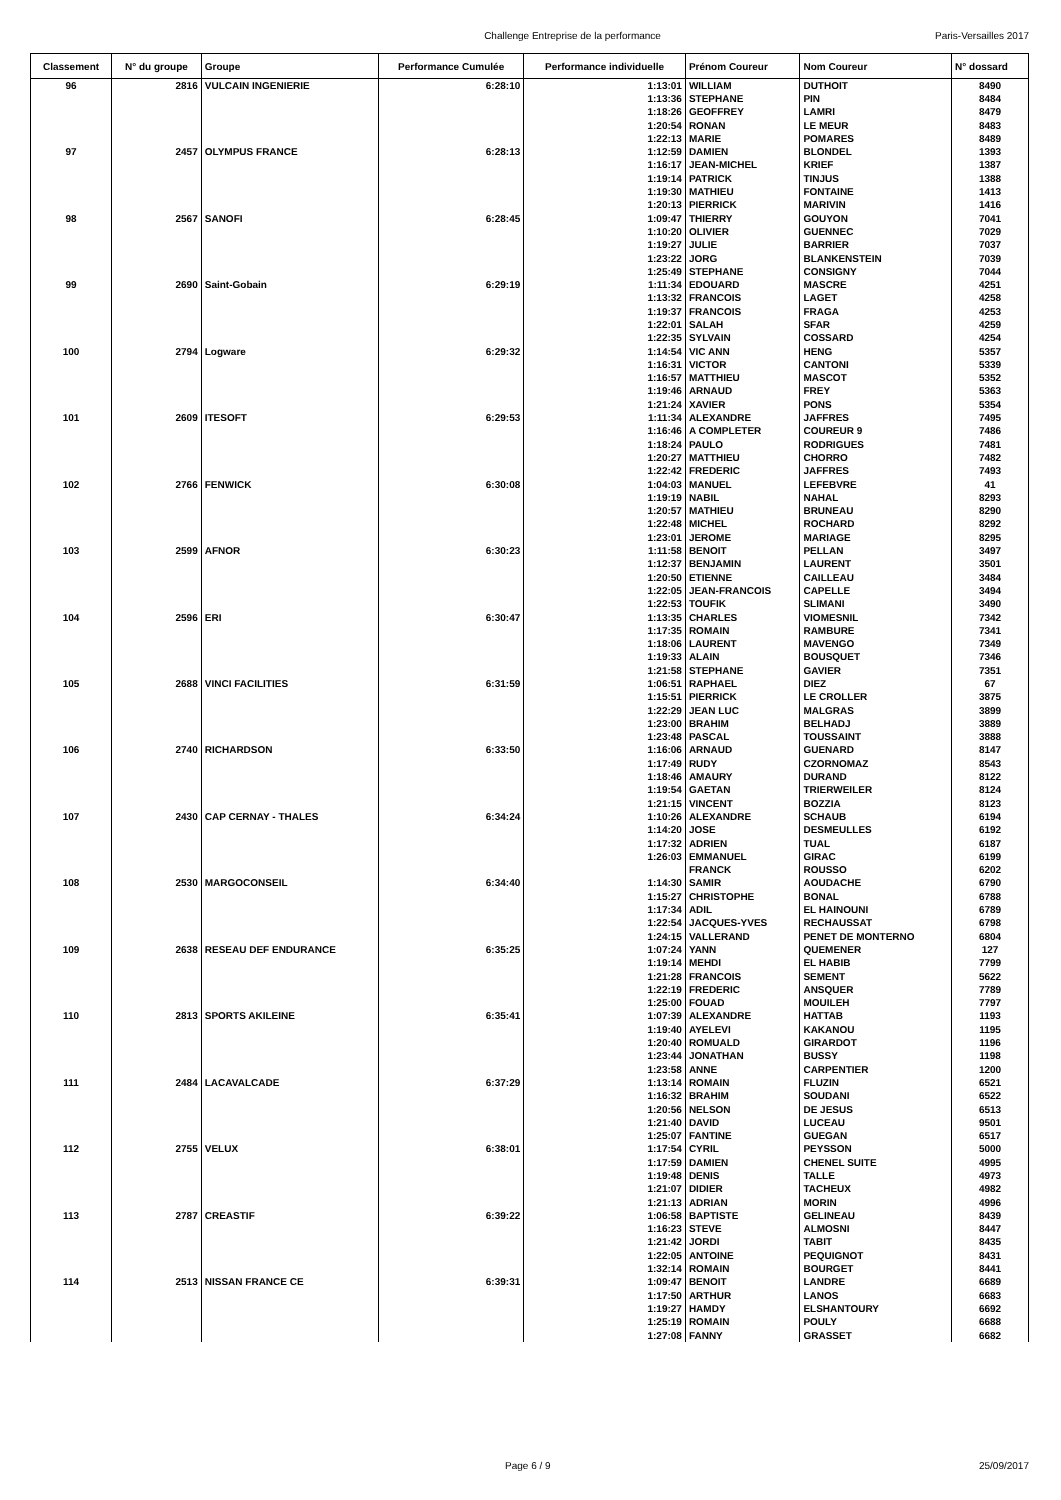Challenge Entreprise de la performance Paris-Versailles 2017
| Classement | N° du groupe | Groupe | Performance Cumulée | Performance individuelle | Prénom Coureur | Nom Coureur | N° dossard |
| --- | --- | --- | --- | --- | --- | --- | --- |
| 96 | 2816 | VULCAIN INGENIERIE | 6:28:10 | 1:13:01 | WILLIAM | DUTHOIT | 8490 |
| | | | | 1:13:36 | STEPHANE | PIN | 8484 |
| | | | | 1:18:26 | GEOFFREY | LAMRI | 8479 |
| | | | | 1:20:54 | RONAN | LE MEUR | 8483 |
| | | | | 1:22:13 | MARIE | POMARES | 8489 |
| 97 | 2457 | OLYMPUS FRANCE | 6:28:13 | 1:12:59 | DAMIEN | BLONDEL | 1393 |
| | | | | 1:16:17 | JEAN-MICHEL | KRIEF | 1387 |
| | | | | 1:19:14 | PATRICK | TINJUS | 1388 |
| | | | | 1:19:30 | MATHIEU | FONTAINE | 1413 |
| | | | | 1:20:13 | PIERRICK | MARIVIN | 1416 |
| 98 | 2567 | SANOFI | 6:28:45 | 1:09:47 | THIERRY | GOUYON | 7041 |
| | | | | 1:10:20 | OLIVIER | GUENNEC | 7029 |
| | | | | 1:19:27 | JULIE | BARRIER | 7037 |
| | | | | 1:23:22 | JORG | BLANKENSTEIN | 7039 |
| | | | | 1:25:49 | STEPHANE | CONSIGNY | 7044 |
| 99 | 2690 | Saint-Gobain | 6:29:19 | 1:11:34 | EDOUARD | MASCRE | 4251 |
| | | | | 1:13:32 | FRANCOIS | LAGET | 4258 |
| | | | | 1:19:37 | FRANCOIS | FRAGA | 4253 |
| | | | | 1:22:01 | SALAH | SFAR | 4259 |
| | | | | 1:22:35 | SYLVAIN | COSSARD | 4254 |
| 100 | 2794 | Logware | 6:29:32 | 1:14:54 | VIC ANN | HENG | 5357 |
| | | | | 1:16:31 | VICTOR | CANTONI | 5339 |
| | | | | 1:16:57 | MATTHIEU | MASCOT | 5352 |
| | | | | 1:19:46 | ARNAUD | FREY | 5363 |
| | | | | 1:21:24 | XAVIER | PONS | 5354 |
| 101 | 2609 | ITESOFT | 6:29:53 | 1:11:34 | ALEXANDRE | JAFFRES | 7495 |
| | | | | 1:16:46 | A COMPLETER | COUREUR 9 | 7486 |
| | | | | 1:18:24 | PAULO | RODRIGUES | 7481 |
| | | | | 1:20:27 | MATTHIEU | CHORRO | 7482 |
| | | | | 1:22:42 | FREDERIC | JAFFRES | 7493 |
| 102 | 2766 | FENWICK | 6:30:08 | 1:04:03 | MANUEL | LEFEBVRE | 41 |
| | | | | 1:19:19 | NABIL | NAHAL | 8293 |
| | | | | 1:20:57 | MATHIEU | BRUNEAU | 8290 |
| | | | | 1:22:48 | MICHEL | ROCHARD | 8292 |
| | | | | 1:23:01 | JEROME | MARIAGE | 8295 |
| 103 | 2599 | AFNOR | 6:30:23 | 1:11:58 | BENOIT | PELLAN | 3497 |
| | | | | 1:12:37 | BENJAMIN | LAURENT | 3501 |
| | | | | 1:20:50 | ETIENNE | CAILLEAU | 3484 |
| | | | | 1:22:05 | JEAN-FRANCOIS | CAPELLE | 3494 |
| | | | | 1:22:53 | TOUFIK | SLIMANI | 3490 |
| 104 | 2596 | ERI | 6:30:47 | 1:13:35 | CHARLES | VIOMESNIL | 7342 |
| | | | | 1:17:35 | ROMAIN | RAMBURE | 7341 |
| | | | | 1:18:06 | LAURENT | MAVENGO | 7349 |
| | | | | 1:19:33 | ALAIN | BOUSQUET | 7346 |
| | | | | 1:21:58 | STEPHANE | GAVIER | 7351 |
| 105 | 2688 | VINCI FACILITIES | 6:31:59 | 1:06:51 | RAPHAEL | DIEZ | 67 |
| | | | | 1:15:51 | PIERRICK | LE CROLLER | 3875 |
| | | | | 1:22:29 | JEAN LUC | MALGRAS | 3899 |
| | | | | 1:23:00 | BRAHIM | BELHADJ | 3889 |
| | | | | 1:23:48 | PASCAL | TOUSSAINT | 3888 |
| 106 | 2740 | RICHARDSON | 6:33:50 | 1:16:06 | ARNAUD | GUENARD | 8147 |
| | | | | 1:17:49 | RUDY | CZORNOMAZ | 8543 |
| | | | | 1:18:46 | AMAURY | DURAND | 8122 |
| | | | | 1:19:54 | GAETAN | TRIERWEILER | 8124 |
| | | | | 1:21:15 | VINCENT | BOZZIA | 8123 |
| 107 | 2430 | CAP CERNAY - THALES | 6:34:24 | 1:10:26 | ALEXANDRE | SCHAUB | 6194 |
| | | | | 1:14:20 | JOSE | DESMEULLES | 6192 |
| | | | | 1:17:32 | ADRIEN | TUAL | 6187 |
| | | | | 1:26:03 | EMMANUEL | GIRAC | 6199 |
| | | | | | FRANCK | ROUSSO | 6202 |
| 108 | 2530 | MARGOCONSEIL | 6:34:40 | 1:14:30 | SAMIR | AOUDACHE | 6790 |
| | | | | 1:15:27 | CHRISTOPHE | BONAL | 6788 |
| | | | | 1:17:34 | ADIL | EL HAINOUNI | 6789 |
| | | | | 1:22:54 | JACQUES-YVES | RECHAUSSAT | 6798 |
| | | | | 1:24:15 | VALLERAND | PENET DE MONTERNO | 6804 |
| 109 | 2638 | RESEAU DEF ENDURANCE | 6:35:25 | 1:07:24 | YANN | QUEMENER | 127 |
| | | | | 1:19:14 | MEHDI | EL HABIB | 7799 |
| | | | | 1:21:28 | FRANCOIS | SEMENT | 5622 |
| | | | | 1:22:19 | FREDERIC | ANSQUER | 7789 |
| | | | | 1:25:00 | FOUAD | MOUILEH | 7797 |
| 110 | 2813 | SPORTS AKILEINE | 6:35:41 | 1:07:39 | ALEXANDRE | HATTAB | 1193 |
| | | | | 1:19:40 | AYELEVI | KAKANOU | 1195 |
| | | | | 1:20:40 | ROMUALD | GIRARDOT | 1196 |
| | | | | 1:23:44 | JONATHAN | BUSSY | 1198 |
| | | | | 1:23:58 | ANNE | CARPENTIER | 1200 |
| 111 | 2484 | LACAVALCADE | 6:37:29 | 1:13:14 | ROMAIN | FLUZIN | 6521 |
| | | | | 1:16:32 | BRAHIM | SOUDANI | 6522 |
| | | | | 1:20:56 | NELSON | DE JESUS | 6513 |
| | | | | 1:21:40 | DAVID | LUCEAU | 9501 |
| | | | | 1:25:07 | FANTINE | GUEGAN | 6517 |
| 112 | 2755 | VELUX | 6:38:01 | 1:17:54 | CYRIL | PEYSSON | 5000 |
| | | | | 1:17:59 | DAMIEN | CHENEL SUITE | 4995 |
| | | | | 1:19:48 | DENIS | TALLE | 4973 |
| | | | | 1:21:07 | DIDIER | TACHEUX | 4982 |
| | | | | 1:21:13 | ADRIAN | MORIN | 4996 |
| 113 | 2787 | CREASTIF | 6:39:22 | 1:06:58 | BAPTISTE | GELINEAU | 8439 |
| | | | | 1:16:23 | STEVE | ALMOSNI | 8447 |
| | | | | 1:21:42 | JORDI | TABIT | 8435 |
| | | | | 1:22:05 | ANTOINE | PEQUIGNOT | 8431 |
| | | | | 1:32:14 | ROMAIN | BOURGET | 8441 |
| 114 | 2513 | NISSAN FRANCE CE | 6:39:31 | 1:09:47 | BENOIT | LANDRE | 6689 |
| | | | | 1:17:50 | ARTHUR | LANOS | 6683 |
| | | | | 1:19:27 | HAMDY | ELSHANTOURY | 6692 |
| | | | | 1:25:19 | ROMAIN | POULY | 6688 |
| | | | | 1:27:08 | FANNY | GRASSET | 6682 |
Page 6 / 9 25/09/2017